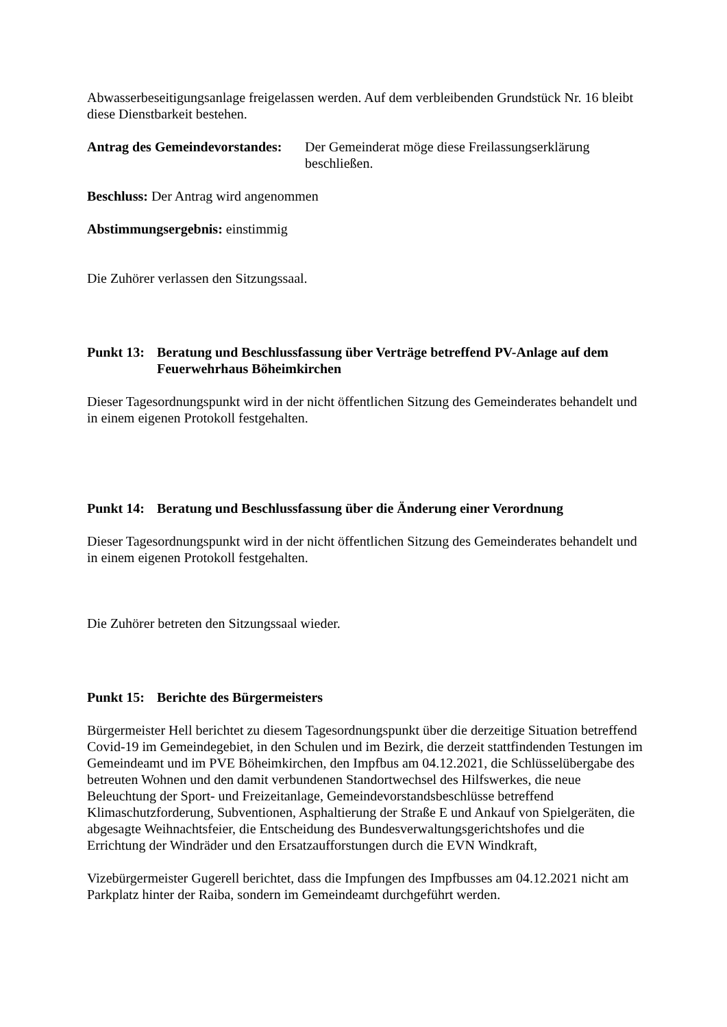Abwasserbeseitigungsanlage freigelassen werden. Auf dem verbleibenden Grundstück Nr. 16 bleibt diese Dienstbarkeit bestehen.
Antrag des Gemeindevorstandes:
Der Gemeinderat möge diese Freilassungserklärung beschließen.
Beschluss: Der Antrag wird angenommen
Abstimmungsergebnis: einstimmig
Die Zuhörer verlassen den Sitzungssaal.
Punkt 13:
Beratung und Beschlussfassung über Verträge betreffend PV-Anlage auf dem Feuerwehrhaus Böheimkirchen
Dieser Tagesordnungspunkt wird in der nicht öffentlichen Sitzung des Gemeinderates behandelt und in einem eigenen Protokoll festgehalten.
Punkt 14:
Beratung und Beschlussfassung über die Änderung einer Verordnung
Dieser Tagesordnungspunkt wird in der nicht öffentlichen Sitzung des Gemeinderates behandelt und in einem eigenen Protokoll festgehalten.
Die Zuhörer betreten den Sitzungssaal wieder.
Punkt 15:
Berichte des Bürgermeisters
Bürgermeister Hell berichtet zu diesem Tagesordnungspunkt über die derzeitige Situation betreffend Covid-19 im Gemeindegebiet, in den Schulen und im Bezirk, die derzeit stattfindenden Testungen im Gemeindeamt und im PVE Böheimkirchen, den Impfbus am 04.12.2021, die Schlüsselübergabe des betreuten Wohnen und den damit verbundenen Standortwechsel des Hilfswerkes, die neue Beleuchtung der Sport- und Freizeitanlage, Gemeindevorstandsbeschlüsse betreffend Klimaschutzforderung, Subventionen, Asphaltierung der Straße E und Ankauf von Spielgeräten, die abgesagte Weihnachtsfeier, die Entscheidung des Bundesverwaltungsgerichtshofes und die Errichtung der Windräder und den Ersatzaufforstungen durch die EVN Windkraft,
Vizebürgermeister Gugerell berichtet, dass die Impfungen des Impfbusses am 04.12.2021 nicht am Parkplatz hinter der Raiba, sondern im Gemeindeamt durchgeführt werden.